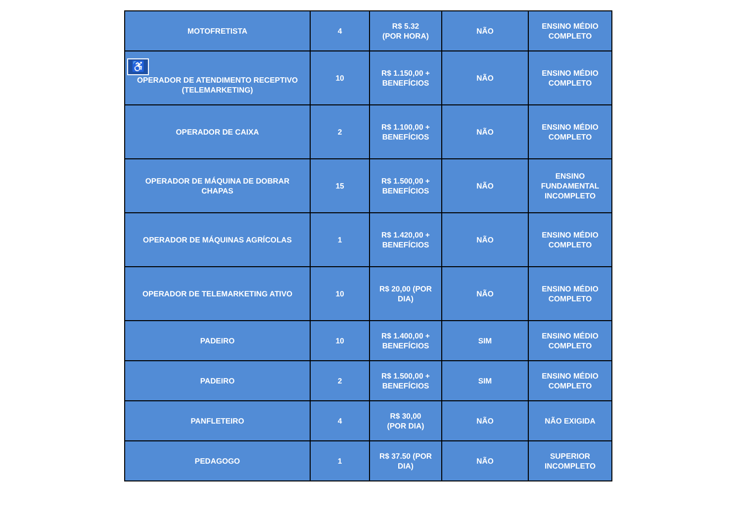| MOTOFRETISTA | 4 | R$ 5.32 (POR HORA) | NÃO | ENSINO MÉDIO COMPLETO |
| ♿ OPERADOR DE ATENDIMENTO RECEPTIVO (TELEMARKETING) | 10 | R$ 1.150,00 + BENEFÍCIOS | NÃO | ENSINO MÉDIO COMPLETO |
| OPERADOR DE CAIXA | 2 | R$ 1.100,00 + BENEFÍCIOS | NÃO | ENSINO MÉDIO COMPLETO |
| OPERADOR DE MÁQUINA DE DOBRAR CHAPAS | 15 | R$ 1.500,00 + BENEFÍCIOS | NÃO | ENSINO FUNDAMENTAL INCOMPLETO |
| OPERADOR DE MÁQUINAS AGRÍCOLAS | 1 | R$ 1.420,00 + BENEFÍCIOS | NÃO | ENSINO MÉDIO COMPLETO |
| OPERADOR DE TELEMARKETING ATIVO | 10 | R$ 20,00 (POR DIA) | NÃO | ENSINO MÉDIO COMPLETO |
| PADEIRO | 10 | R$ 1.400,00 + BENEFÍCIOS | SIM | ENSINO MÉDIO COMPLETO |
| PADEIRO | 2 | R$ 1.500,00 + BENEFÍCIOS | SIM | ENSINO MÉDIO COMPLETO |
| PANFLETEIRO | 4 | R$ 30,00 (POR DIA) | NÃO | NÃO EXIGIDA |
| PEDAGOGO | 1 | R$ 37.50 (POR DIA) | NÃO | SUPERIOR INCOMPLETO |